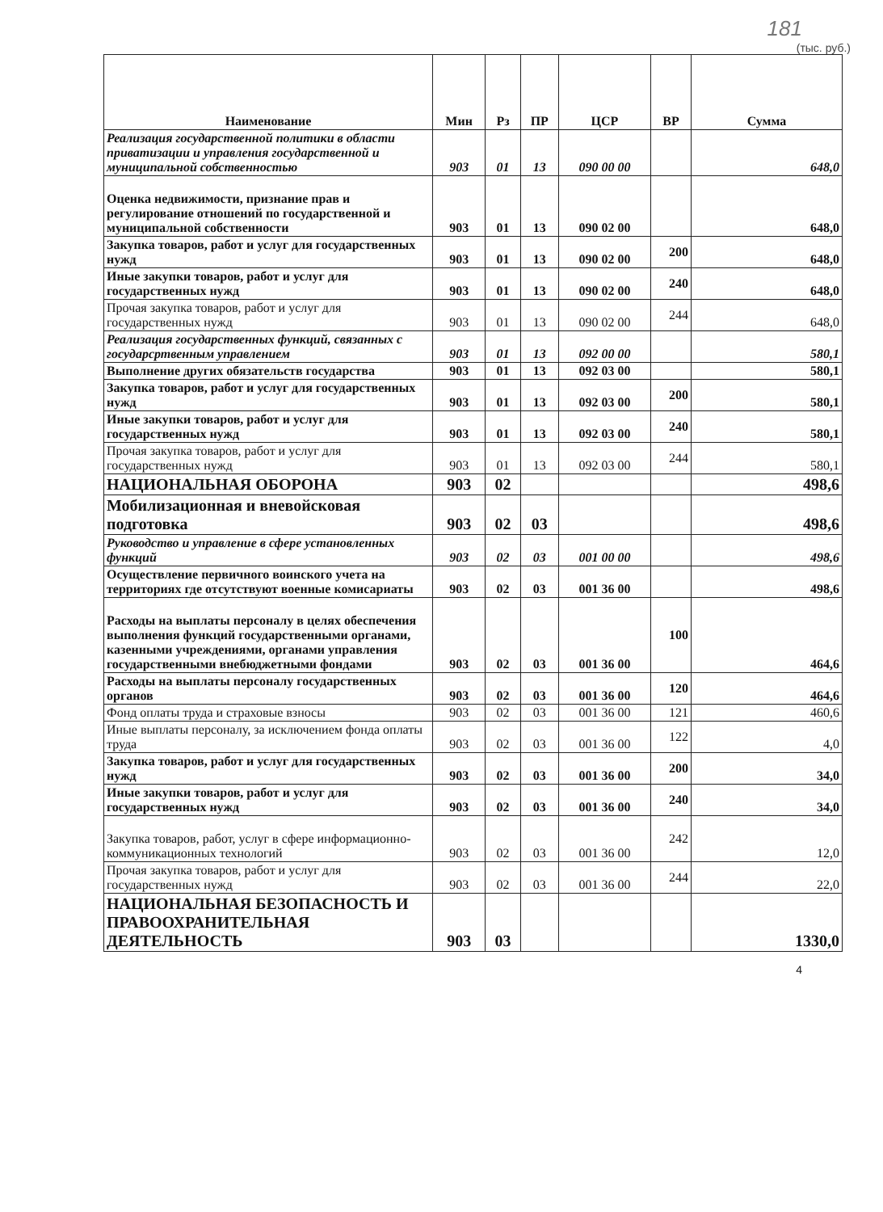181
(тыс. руб.)
| Наименование | Мин | Рз | ПР | ЦСР | ВР | Сумма |
| --- | --- | --- | --- | --- | --- | --- |
| Реализация государственной политики в области приватизации и управления государственной и муниципальной собственностью | 903 | 01 | 13 | 090 00 00 | | 648,0 |
| Оценка недвижимости, признание прав и регулирование отношений по государственной и муниципальной собственности | 903 | 01 | 13 | 090 02 00 | | 648,0 |
| Закупка товаров, работ и услуг для государственных нужд | 903 | 01 | 13 | 090 02 00 | 200 | 648,0 |
| Иные закупки товаров, работ и услуг для государственных нужд | 903 | 01 | 13 | 090 02 00 | 240 | 648,0 |
| Прочая закупка товаров, работ и услуг для государственных нужд | 903 | 01 | 13 | 090 02 00 | 244 | 648,0 |
| Реализация государственных функций, связанных с государсртвенным управлением | 903 | 01 | 13 | 092 00 00 | | 580,1 |
| Выполнение других обязательств государства | 903 | 01 | 13 | 092 03 00 | | 580,1 |
| Закупка товаров, работ и услуг для государственных нужд | 903 | 01 | 13 | 092 03 00 | 200 | 580,1 |
| Иные закупки товаров, работ и услуг для государственных нужд | 903 | 01 | 13 | 092 03 00 | 240 | 580,1 |
| Прочая закупка товаров, работ и услуг для государственных нужд | 903 | 01 | 13 | 092 03 00 | 244 | 580,1 |
| НАЦИОНАЛЬНАЯ ОБОРОНА | 903 | 02 | | | | 498,6 |
| Мобилизационная и вневойсковая подготовка | 903 | 02 | 03 | | | 498,6 |
| Руководство и управление в сфере установленных функций | 903 | 02 | 03 | 001 00 00 | | 498,6 |
| Осуществление первичного воинского учета на территориях где отсутствуют военные комисариаты | 903 | 02 | 03 | 001 36 00 | | 498,6 |
| Расходы на выплаты персоналу в целях обеспечения выполнения функций государственными органами, казенными учреждениями, органами управления государственными внебюджетными фондами | 903 | 02 | 03 | 001 36 00 | 100 | 464,6 |
| Расходы на выплаты персоналу государственных органов | 903 | 02 | 03 | 001 36 00 | 120 | 464,6 |
| Фонд оплаты труда и страховые взносы | 903 | 02 | 03 | 001 36 00 | 121 | 460,6 |
| Иные выплаты персоналу, за исключением фонда оплаты труда | 903 | 02 | 03 | 001 36 00 | 122 | 4,0 |
| Закупка товаров, работ и услуг для государственных нужд | 903 | 02 | 03 | 001 36 00 | 200 | 34,0 |
| Иные закупки товаров, работ и услуг для государственных нужд | 903 | 02 | 03 | 001 36 00 | 240 | 34,0 |
| Закупка товаров, работ, услуг в сфере информационно-коммуникационных технологий | 903 | 02 | 03 | 001 36 00 | 242 | 12,0 |
| Прочая закупка товаров, работ и услуг для государственных нужд | 903 | 02 | 03 | 001 36 00 | 244 | 22,0 |
| НАЦИОНАЛЬНАЯ БЕЗОПАСНОСТЬ И ПРАВООХРАНИТЕЛЬНАЯ ДЕЯТЕЛЬНОСТЬ | 903 | 03 | | | | 1330,0 |
4